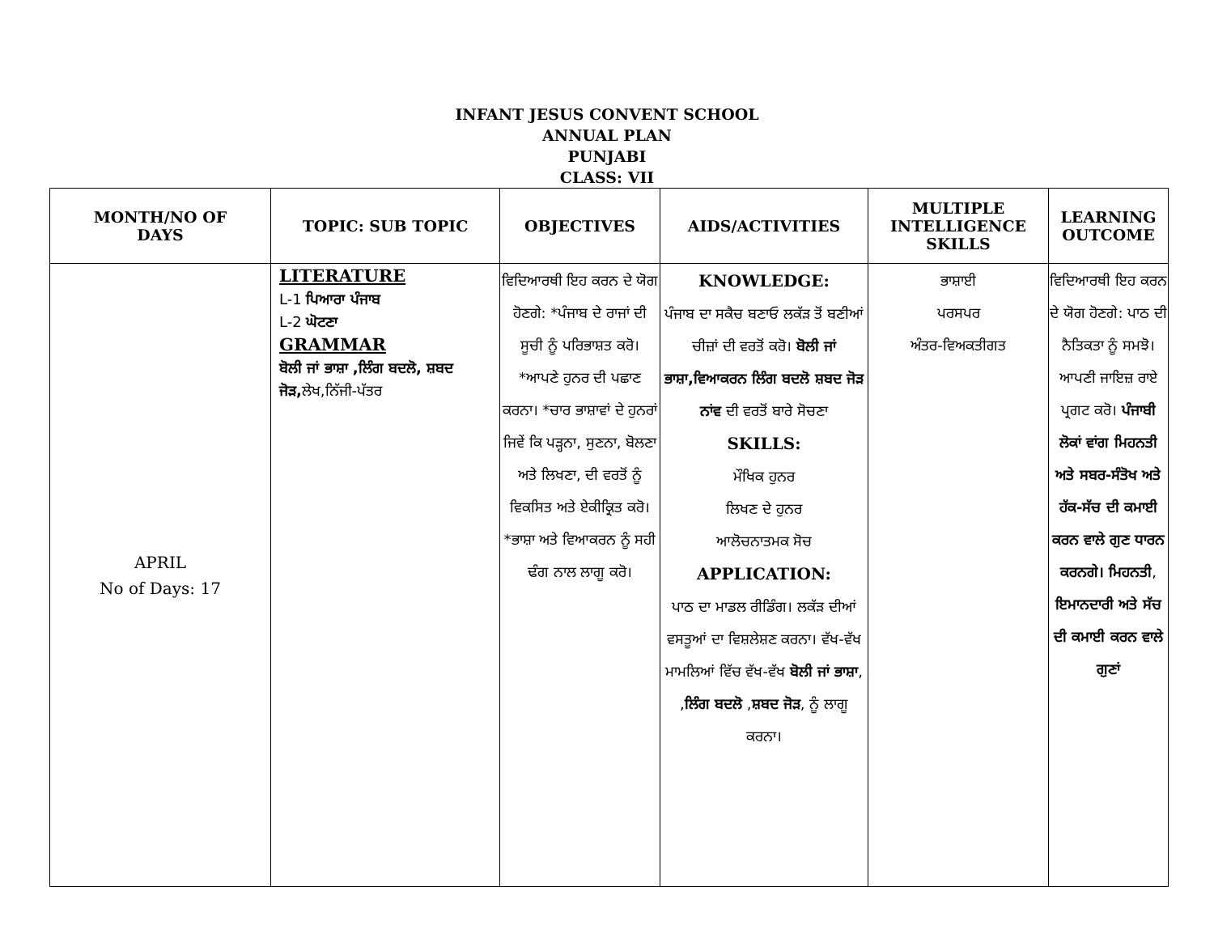INFANT JESUS CONVENT SCHOOL
ANNUAL PLAN
PUNJABI
CLASS: VII
| MONTH/NO OF DAYS | TOPIC: SUB TOPIC | OBJECTIVES | AIDS/ACTIVITIES | MULTIPLE INTELLIGENCE SKILLS | LEARNING OUTCOME |
| --- | --- | --- | --- | --- | --- |
| APRIL No of Days: 17 | LITERATURE L-1 ਪਿਆਰਾ ਪੰਜਾਬ L-2 ਘੋਟਣਾ GRAMMAR ਬੋਲੀ ਜਾਂ ਭਾਸ਼ਾ ,ਲਿੰਗ ਬਦਲੋ, ਸ਼ਬਦ ਜੋੜ, ਲੇਖ,ਨਿੱਜੀ-ਪੱਤਰ | ਵਿਦਿਆਰਥੀ ਇਹ ਕਰਨ ਦੇ ਯੋਗ ਹੋਣਗੇ: *ਪੰਜਾਬ ਦੇ ਰਾਜਾਂ ਦੀ ਸੂਚੀ ਨੂੰ ਪਰਿਭਾਸ਼ਤ ਕਰੋ। *ਆਪਣੇ ਹੁਨਰ ਦੀ ਪਛਾਣ ਕਰਨਾ। *ਚਾਰ ਭਾਸ਼ਾਵਾਂ ਦੇ ਹੁਨਰਾਂ ਜਿਵੇਂ ਕਿ ਪੜ੍ਹਨਾ, ਸੁਣਨਾ, ਬੋਲਣਾ ਅਤੇ ਲਿਖਣਾ, ਦੀ ਵਰਤੋਂ ਨੂੰ ਵਿਕਸਿਤ ਅਤੇ ਏਕੀਕ੍ਰਿਤ ਕਰੋ। *ਭਾਸ਼ਾ ਅਤੇ ਵਿਆਕਰਨ ਨੂੰ ਸਹੀ ਢੰਗ ਨਾਲ ਲਾਗੂ ਕਰੋ। | KNOWLEDGE: ਪੰਜਾਬ ਦਾ ਸਕੈਚ ਬਣਾਓ ਲਕੱੜ ਤੋਂ ਬਣੀਆਂ ਚੀਜ਼ਾਂ ਦੀ ਵਰਤੋਂ ਕਰੋ। ਬੋਲੀ ਜਾਂ ਭਾਸ਼ਾ,ਵਿਆਕਰਨ ਲਿੰਗ ਬਦਲੋ ਸ਼ਬਦ ਜੋੜ ਨਾਂਵ ਦੀ ਵਰਤੋਂ ਬਾਰੇ ਸੋਚਣਾ SKILLS: ਮੌਖਿਕ ਹੁਨਰ ਲਿਖਣ ਦੇ ਹੁਨਰ ਆਲੋਚਨਾਤਮਕ ਸੋਚ APPLICATION: ਪਾਠ ਦਾ ਮਾਡਲ ਰੀਡਿੰਗ। ਲਕੱੜ ਦੀਆਂ ਵਸਤੂਆਂ ਦਾ ਵਿਸ਼ਲੇਸ਼ਣ ਕਰਨਾ। ਵੱਖ-ਵੱਖ ਮਾਮਲਿਆਂ ਵਿੱਚ ਵੱਖ-ਵੱਖ ਬੋਲੀ ਜਾਂ ਭਾਸ਼ਾ , , ਲਿੰਗ ਬਦਲੋ , ਸ਼ਬਦ ਜੋੜ , ਨੂੰ ਲਾਗੂ ਕਰਨਾ। | ਭਾਸ਼ਾਈ ਪਰਸਪਰ ਅੰਤਰ-ਵਿਅਕਤੀਗਤ | ਵਿਦਿਆਰਥੀ ਇਹ ਕਰਨ ਦੇ ਯੋਗ ਹੋਣਗੇ: ਪਾਠ ਦੀ ਨੈਤਿਕਤਾ ਨੂੰ ਸਮਝੋ। ਆਪਣੀ ਜਾਇਜ਼ ਰਾਏ ਪ੍ਰਗਟ ਕਰੋ। ਪੰਜਾਬੀ ਲੋਕਾਂ ਵਾਂਗ ਮਿਹਨਤੀ ਅਤੇ ਸਬਰ-ਸੰਤੋਖ ਅਤੇ ਹੱਕ-ਸੱਚ ਦੀ ਕਮਾਈ ਕਰਨ ਵਾਲੇ ਗੁਣ ਧਾਰਨ ਕਰਨਗੇ। ਮਿਹਨਤੀ , ਇਮਾਨਦਾਰੀ ਅਤੇ ਸੱਚ ਦੀ ਕਮਾਈ ਕਰਨ ਵਾਲੇ ਗੁਣਾਂ |